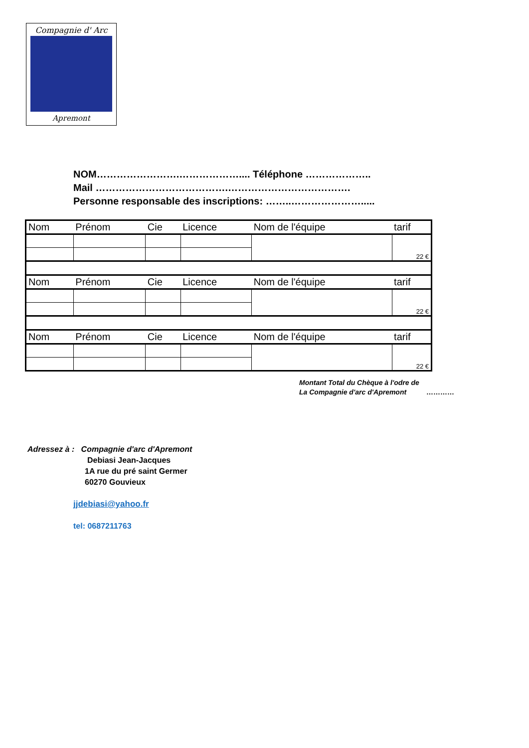Compagnie d' Arc
Apremont
NOM…………………….……………….... Téléphone ………………..
Mail ………………………………….……………………………….
Personne responsable des inscriptions: ……..………………….....
| Nom | Prénom | Cie | Licence | Nom de l'équipe | tarif |
| | | | | | 22 € |
| Nom | Prénom | Cie | Licence | Nom de l'équipe | tarif |
| | | | | | 22 € |
| Nom | Prénom | Cie | Licence | Nom de l'équipe | tarif |
| | | | | | 22 € |
Montant Total du Chèque à l'odre de
La Compagnie d'arc d'Apremont …………
Adressez à : Compagnie d'arc d'Apremont
Debiasi Jean-Jacques
1A rue du pré saint Germer
60270 Gouvieux
jjdebiasi@yahoo.fr
tel: 0687211763